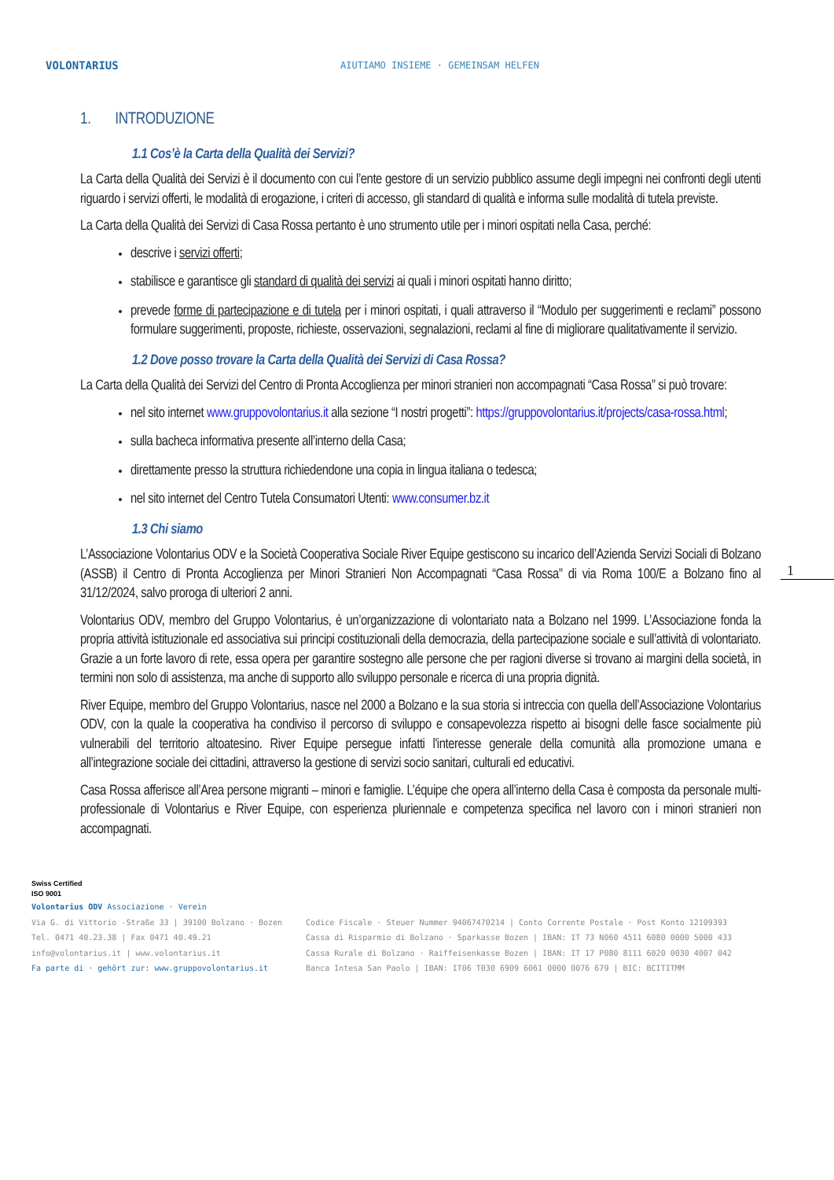VOLONTARIUS
AIUTIAMO INSIEME · GEMEINSAM HELFEN
1. INTRODUZIONE
1.1 Cos’è la Carta della Qualità dei Servizi?
La Carta della Qualità dei Servizi è il documento con cui l’ente gestore di un servizio pubblico assume degli impegni nei confronti degli utenti riguardo i servizi offerti, le modalità di erogazione, i criteri di accesso, gli standard di qualità e informa sulle modalità di tutela previste.
La Carta della Qualità dei Servizi di Casa Rossa pertanto è uno strumento utile per i minori ospitati nella Casa, perché:
descrive i servizi offerti;
stabilisce e garantisce gli standard di qualità dei servizi ai quali i minori ospitati hanno diritto;
prevede forme di partecipazione e di tutela per i minori ospitati, i quali attraverso il “Modulo per suggerimenti e reclami” possono formulare suggerimenti, proposte, richieste, osservazioni, segnalazioni, reclami al fine di migliorare qualitativamente il servizio.
1.2 Dove posso trovare la Carta della Qualità dei Servizi di Casa Rossa?
La Carta della Qualità dei Servizi del Centro di Pronta Accoglienza per minori stranieri non accompagnati “Casa Rossa” si può trovare:
nel sito internet www.gruppovolontarius.it alla sezione “I nostri progetti”: https://gruppovolontarius.it/projects/casa-rossa.html;
sulla bacheca informativa presente all’interno della Casa;
direttamente presso la struttura richiedendone una copia in lingua italiana o tedesca;
nel sito internet del Centro Tutela Consumatori Utenti: www.consumer.bz.it
1.3 Chi siamo
L’Associazione Volontarius ODV e la Società Cooperativa Sociale River Equipe gestiscono su incarico dell’Azienda Servizi Sociali di Bolzano (ASSB) il Centro di Pronta Accoglienza per Minori Stranieri Non Accompagnati “Casa Rossa” di via Roma 100/E a Bolzano fino al 31/12/2024, salvo proroga di ulteriori 2 anni.
Volontarius ODV, membro del Gruppo Volontarius, è un’organizzazione di volontariato nata a Bolzano nel 1999. L’Associazione fonda la propria attività istituzionale ed associativa sui principi costituzionali della democrazia, della partecipazione sociale e sull’attività di volontariato. Grazie a un forte lavoro di rete, essa opera per garantire sostegno alle persone che per ragioni diverse si trovano ai margini della società, in termini non solo di assistenza, ma anche di supporto allo sviluppo personale e ricerca di una propria dignità.
River Equipe, membro del Gruppo Volontarius, nasce nel 2000 a Bolzano e la sua storia si intreccia con quella dell’Associazione Volontarius ODV, con la quale la cooperativa ha condiviso il percorso di sviluppo e consapevolezza rispetto ai bisogni delle fasce socialmente più vulnerabili del territorio altoatesino. River Equipe persegue infatti l'interesse generale della comunità alla promozione umana e all’integrazione sociale dei cittadini, attraverso la gestione di servizi socio sanitari, culturali ed educativi.
Casa Rossa afferisce all’Area persone migranti – minori e famiglie. L’équipe che opera all’interno della Casa è composta da personale multi-professionale di Volontarius e River Equipe, con esperienza pluriennale e competenza specifica nel lavoro con i minori stranieri non accompagnati.
1
Swiss Certified
ISO 9001
Volontarius ODV Associazione · Verein
Via G. di Vittorio -Straße 33 | 39100 Bolzano · Bozen
Tel. 0471 40.23.38 | Fax 0471 40.49.21
info@volontarius.it | www.volontarius.it
Fa parte di · gehört zur: www.gruppovolontarius.it
Codice Fiscale · Steuer Nummer 94067470214 | Conto Corrente Postale · Post Konto 12109393
Cassa di Risparmio di Bolzano · Sparkasse Bozen | IBAN: IT 73 N060 4511 6080 0000 5000 433
Cassa Rurale di Bolzano · Raiffeisenkasse Bozen | IBAN: IT 17 P080 8111 6020 0030 4007 042
Banca Intesa San Paolo | IBAN: IT06 T030 6909 6061 0000 0076 679 | BIC: BCITITMM